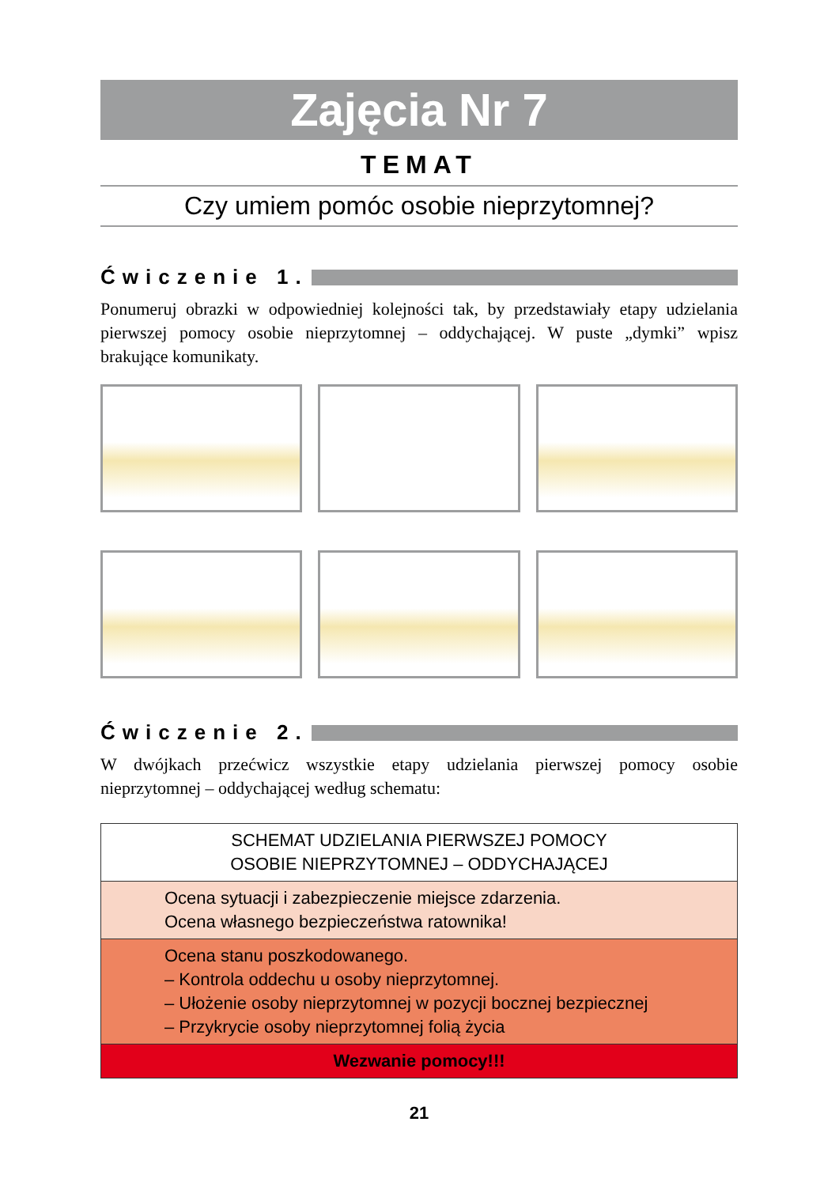Zajęcia Nr 7
TEMAT
Czy umiem pomóc osobie nieprzytomnej?
Ćwiczenie 1.
Ponumeruj obrazki w odpowiedniej kolejności tak, by przedstawiały etapy udzielania pierwszej pomocy osobie nieprzytomnej – oddychającej. W puste „dymki” wpisz brakujące komunikaty.
Ćwiczenie 2.
W dwójkach przećwicz wszystkie etapy udzielania pierwszej pomocy osobie nieprzytomnej – oddychającej według schematu:
| SCHEMAT UDZIELANIA PIERWSZEJ POMOCY OSOBIE NIEPRZYTOMNEJ – ODDYCHAJĄCEJ |
| Ocena sytuacji i zabezpieczenie miejsce zdarzenia. Ocena własnego bezpieczeństwa ratownika! |
| Ocena stanu poszkodowanego. – Kontrola oddechu u osoby nieprzytomnej. – Ułożenie osoby nieprzytomnej w pozycji bocznej bezpiecznej – Przykrycie osoby nieprzytomnej folią życia |
| Wezwanie pomocy!!! |
21